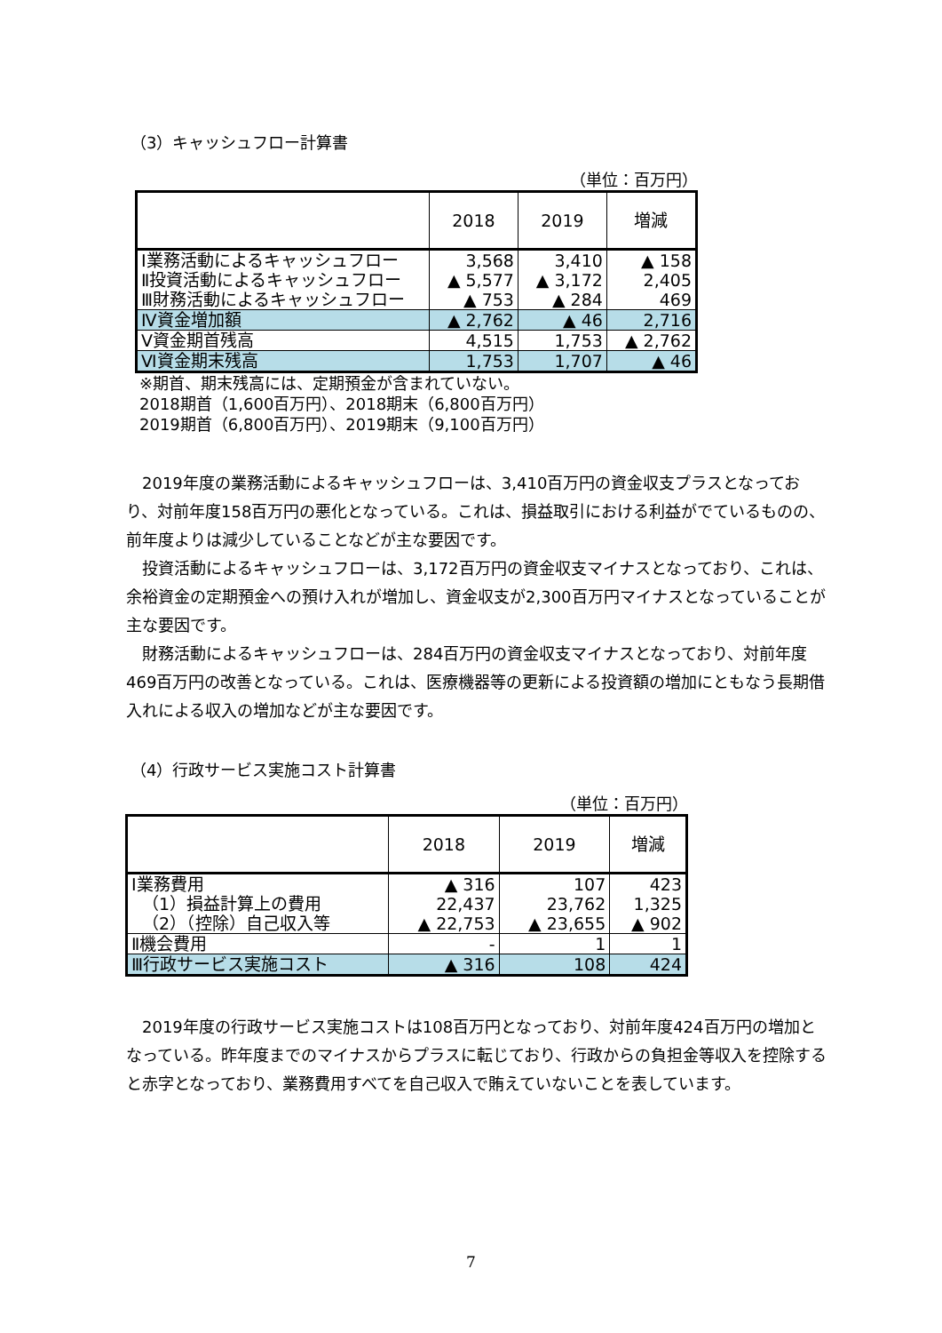（3）キャッシュフロー計算書
（単位：百万円）
| | 2018 | 2019 | 増減 |
| --- | --- | --- | --- |
| Ⅰ業務活動によるキャッシュフロー | 3,568 | 3,410 | ▲ 158 |
| Ⅱ投資活動によるキャッシュフロー | ▲ 5,577 | ▲ 3,172 | 2,405 |
| Ⅲ財務活動によるキャッシュフロー | ▲ 753 | ▲ 284 | 469 |
| Ⅳ資金増加額 | ▲ 2,762 | ▲ 46 | 2,716 |
| Ⅴ資金期首残高 | 4,515 | 1,753 | ▲ 2,762 |
| Ⅵ資金期末残高 | 1,753 | 1,707 | ▲ 46 |
※期首、期末残高には、定期預金が含まれていない。
2018期首（1,600百万円）、2018期末（6,800百万円）
2019期首（6,800百万円）、2019期末（9,100百万円）
2019年度の業務活動によるキャッシュフローは、3,410百万円の資金収支プラスとなっており、対前年度158百万円の悪化となっている。これは、損益取引における利益がでているものの、前年度よりは減少していることなどが主な要因です。
投資活動によるキャッシュフローは、3,172百万円の資金収支マイナスとなっており、これは、余裕資金の定期預金への預け入れが増加し、資金収支が2,300百万円マイナスとなっていることが主な要因です。
財務活動によるキャッシュフローは、284百万円の資金収支マイナスとなっており、対前年度469百万円の改善となっている。これは、医療機器等の更新による投資額の増加にともなう長期借入れによる収入の増加などが主な要因です。
（4）行政サービス実施コスト計算書
（単位：百万円）
| | 2018 | 2019 | 増減 |
| --- | --- | --- | --- |
| Ⅰ業務費用 | ▲ 316 | 107 | 423 |
| （1）損益計算上の費用 | 22,437 | 23,762 | 1,325 |
| （2）（控除）自己収入等 | ▲ 22,753 | ▲ 23,655 | ▲ 902 |
| Ⅱ機会費用 | - | 1 | 1 |
| Ⅲ行政サービス実施コスト | ▲ 316 | 108 | 424 |
2019年度の行政サービス実施コストは108百万円となっており、対前年度424百万円の増加となっている。昨年度までのマイナスからプラスに転じており、行政からの負担金等収入を控除すると赤字となっており、業務費用すべてを自己収入で賄えていないことを表しています。
7